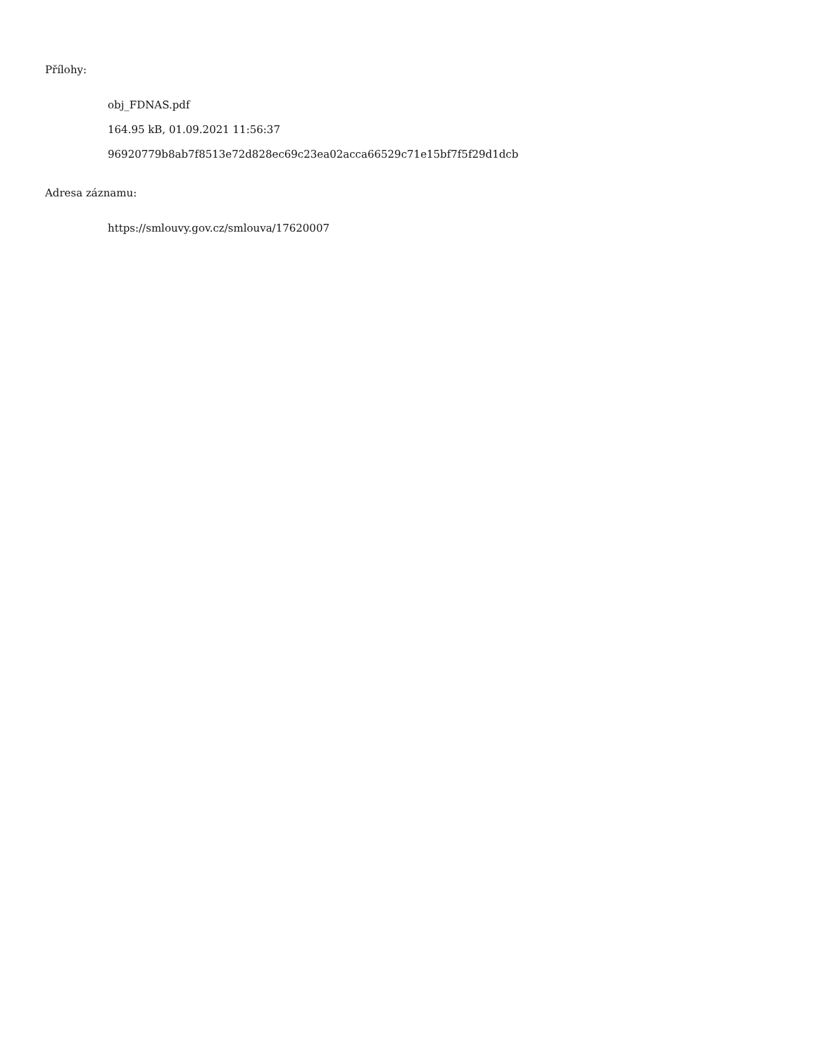Přílohy:
obj_FDNAS.pdf
164.95 kB, 01.09.2021 11:56:37
96920779b8ab7f8513e72d828ec69c23ea02acca66529c71e15bf7f5f29d1dcb
Adresa záznamu:
https://smlouvy.gov.cz/smlouva/17620007